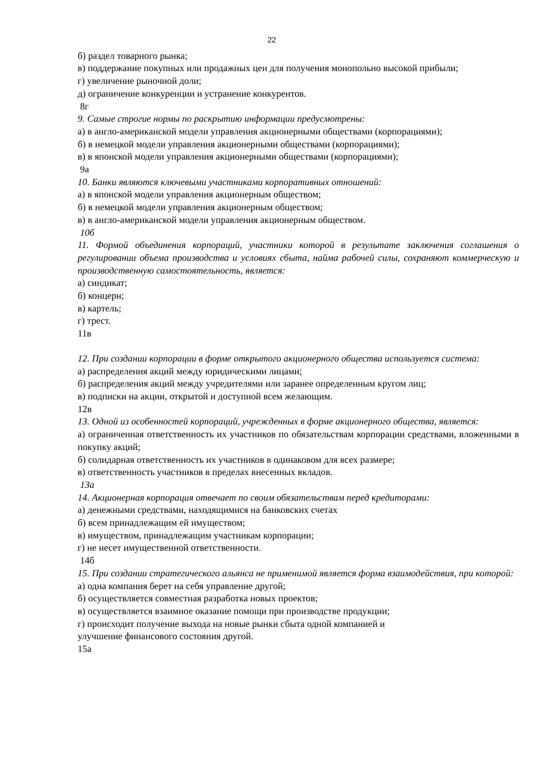22
б) раздел товарного рынка;
в) поддержание покупных или продажных цен для получения монопольно высокой прибыли;
г) увеличение рыночной доли;
д) ограничение конкуренции и устранение конкурентов.
8г
9. Самые строгие нормы по раскрытию информации предусмотрены:
а) в англо-американской модели управления акционерными обществами (корпорациями);
б) в немецкой модели управления акционерными обществами (корпорациями);
в) в японской модели управления акционерными обществами (корпорациями);
9а
10. Банки являются ключевыми участниками корпоративных отношений:
а) в японской модели управления акционерным обществом;
б) в немецкой модели управления акционерным обществом;
в) в англо-американской модели управления акционерным обществом.
10б
11. Формой объединения корпораций, участники которой в результате заключения соглашения о регулировании объема производства и условиях сбыта, найма рабочей силы, сохраняют коммерческую и производственную самостоятельность, является:
а) синдикат;
б) концерн;
в) картель;
г) трест.
11в
12. При создании корпорации в форме открытого акционерного общества используется система:
а) распределения акций между юридическими лицами;
б) распределения акций между учредителями или заранее определенным кругом лиц;
в) подписки на акции, открытой и доступной всем желающим.
12в
13. Одной из особенностей корпораций, учрежденных в форме акционерного общества, является:
а) ограниченная ответственность их участников по обязательствам корпорации средствами, вложенными в покупку акций;
б) солидарная ответственность их участников в одинаковом для всех размере;
в) ответственность участников в пределах внесенных вкладов.
13а
14. Акционерная корпорация отвечает по своим обязательствам перед кредиторами:
а) денежными средствами, находящимися на банковских счетах
б) всем принадлежащим ей имуществом;
в) имуществом, принадлежащим участникам корпорации;
г) не несет имущественной ответственности.
14б
15. При создании стратегического альянса не применимой является форма взаимодействия, при которой:
а) одна компания берет на себя управление другой;
б) осуществляется совместная разработка новых проектов;
в) осуществляется взаимное оказание помощи при производстве продукции;
г) происходит получение выхода на новые рынки сбыта одной компанией и
улучшение финансового состояния другой.
15а